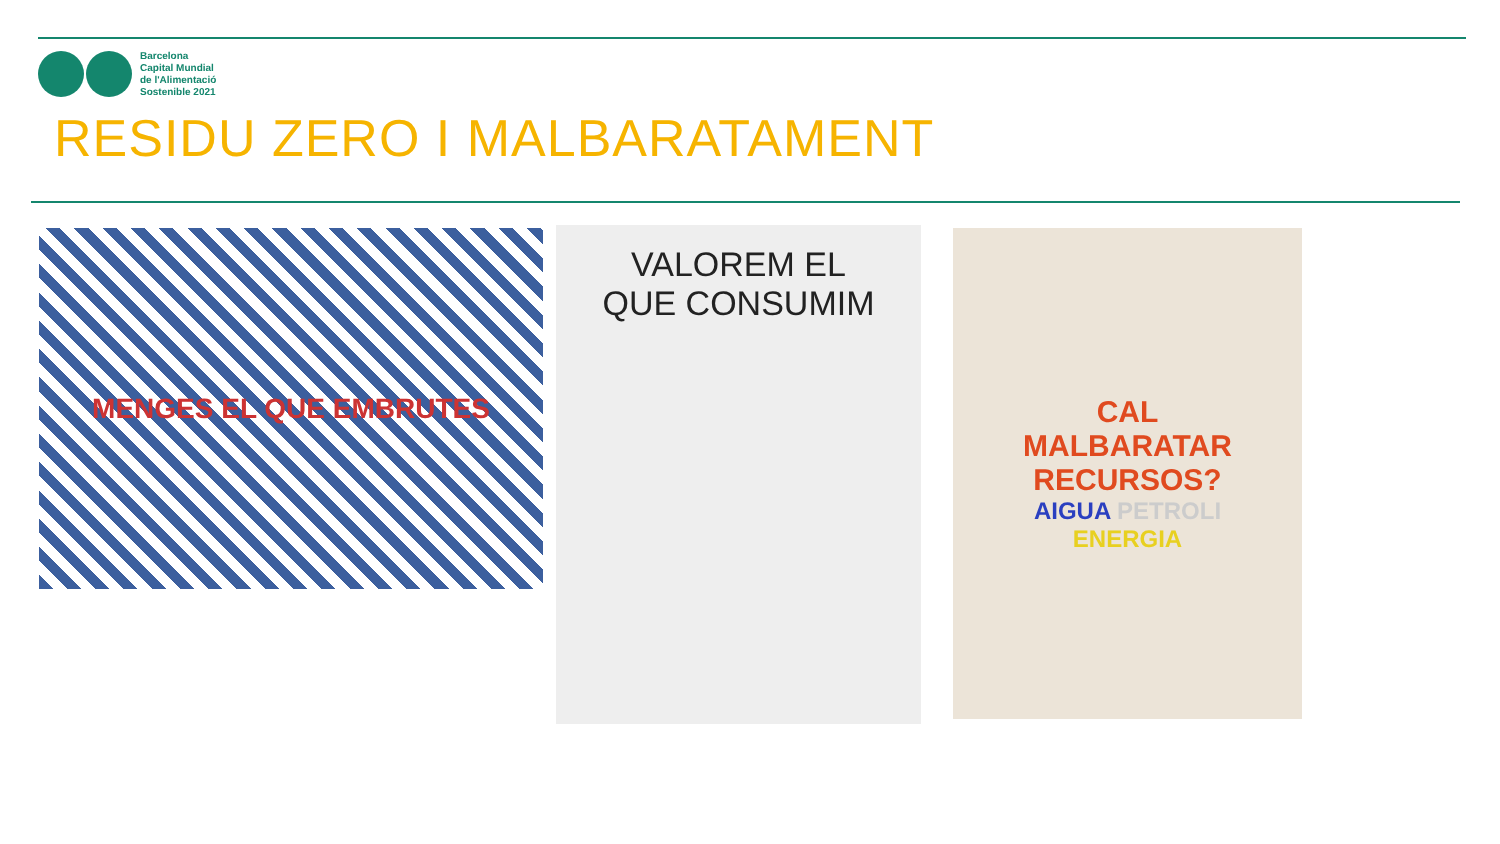Barcelona
Capital Mundial
de l'Alimentació
Sostenible 2021
RESIDU ZERO I MALBARATAMENT
MENGES EL QUE EMBRUTES
VALOREM EL
QUE CONSUMIM
CAL
MALBARATAR
RECURSOS?
AIGUA PETROLI
ENERGIA